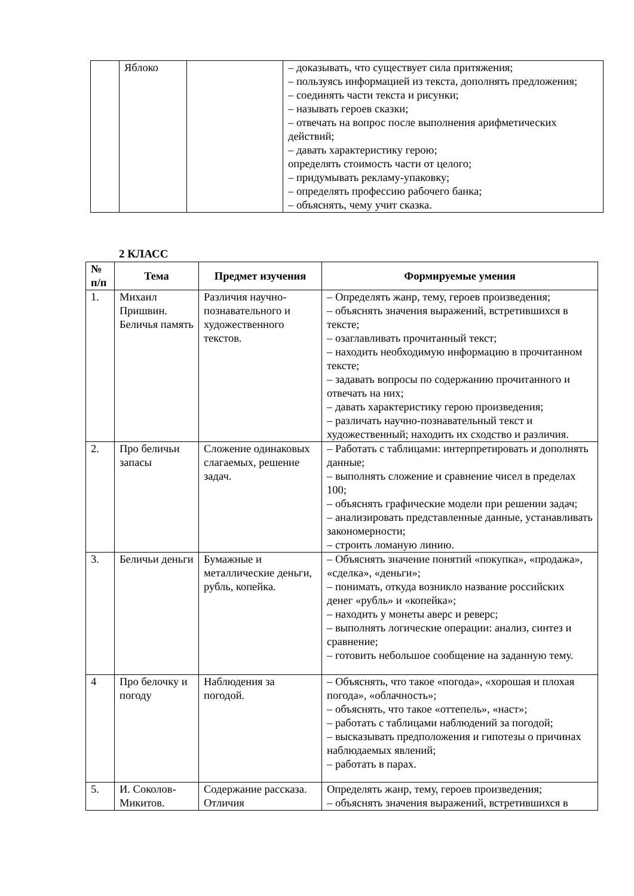| | Яблоко | | – доказывать, что существует сила притяжения; – пользуясь информацией из текста, дополнять предложения; – соединять части текста и рисунки; – называть героев сказки; – отвечать на вопрос после выполнения арифметических действий; – давать характеристику герою; определять стоимость части от целого; – придумывать рекламу-упаковку; – определять профессию рабочего банка; – объяснять, чему учит сказка. |
2 КЛАСС
| № п/п | Тема | Предмет изучения | Формируемые умения |
| --- | --- | --- | --- |
| 1. | Михаил Пришвин. Беличья память | Различия научно-познавательного и художественного текстов. | – Определять жанр, тему, героев произведения; – объяснять значения выражений, встретившихся в тексте; – озаглавливать прочитанный текст; – находить необходимую информацию в прочитанном тексте; – задавать вопросы по содержанию прочитанного и отвечать на них; – давать характеристику герою произведения; – различать научно-познавательный текст и художественный; находить их сходство и различия. |
| 2. | Про беличьи запасы | Сложение одинаковых слагаемых, решение задач. | – Работать с таблицами: интерпретировать и дополнять данные; – выполнять сложение и сравнение чисел в пределах 100; – объяснять графические модели при решении задач; – анализировать представленные данные, устанавливать закономерности; – строить ломаную линию. |
| 3. | Беличьи деньги | Бумажные и металлические деньги, рубль, копейка. | – Объяснять значение понятий «покупка», «продажа», «сделка», «деньги»; – понимать, откуда возникло название российских денег «рубль» и «копейка»; – находить у монеты аверс и реверс; – выполнять логические операции: анализ, синтез и сравнение; – готовить небольшое сообщение на заданную тему. |
| 4 | Про белочку и погоду | Наблюдения за погодой. | – Объяснять, что такое «погода», «хорошая и плохая погода», «облачность»; – объяснять, что такое «оттепель», «наст»; – работать с таблицами наблюдений за погодой; – высказывать предположения и гипотезы о причинах наблюдаемых явлений; – работать в парах. |
| 5. | И. Соколов-Микитов. | Содержание рассказа. Отличия | Определять жанр, тему, героев произведения; – объяснять значения выражений, встретившихся в |